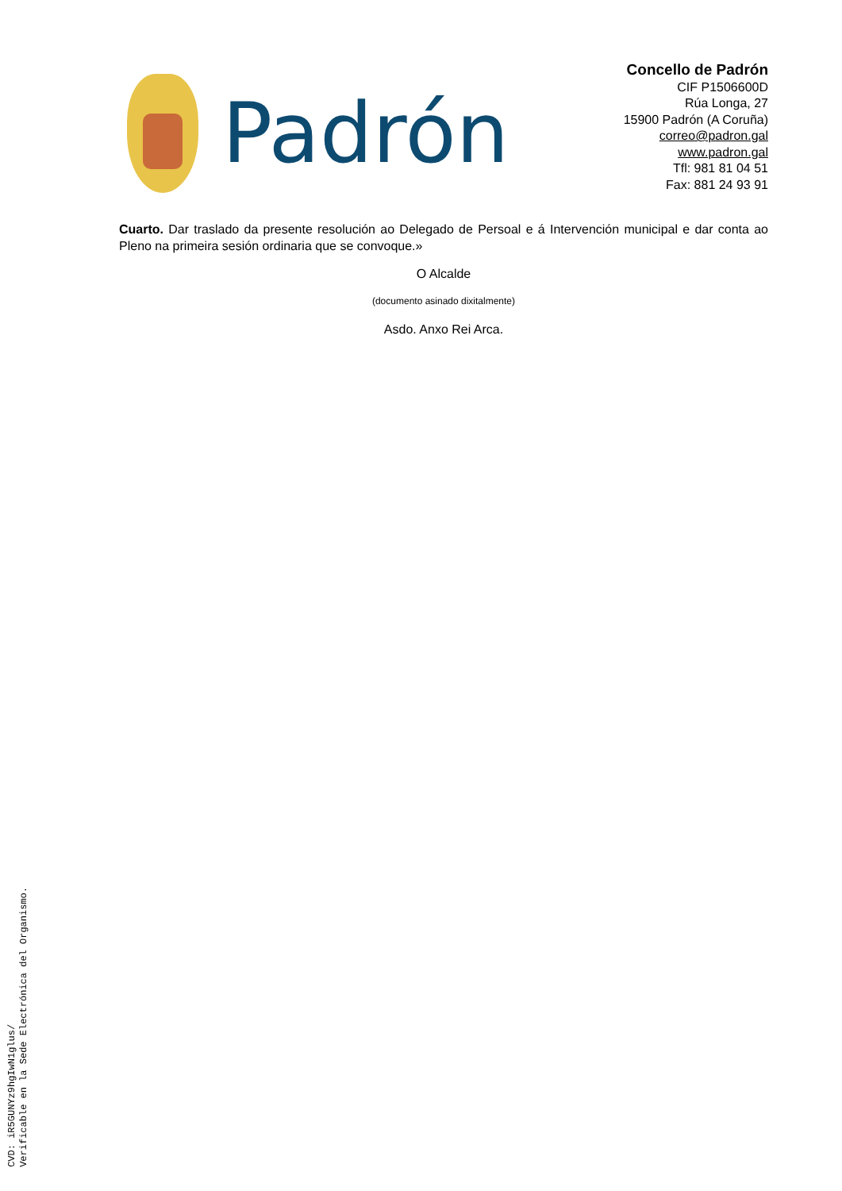Padrón
Concello de Padrón
CIF P1506600D
Rúa Longa, 27
15900 Padrón (A Coruña)
correo@padron.gal
www.padron.gal
Tfl: 981 81 04 51
Fax: 881 24 93 91
Cuarto. Dar traslado da presente resolución ao Delegado de Persoal e á Intervención municipal e dar conta ao Pleno na primeira sesión ordinaria que se convoque.»
O Alcalde
(documento asinado dixitalmente)
Asdo. Anxo Rei Arca.
CVD: iR5GUNYz9hgIwN1glus/
Verificable en la Sede Electrónica del Organismo.